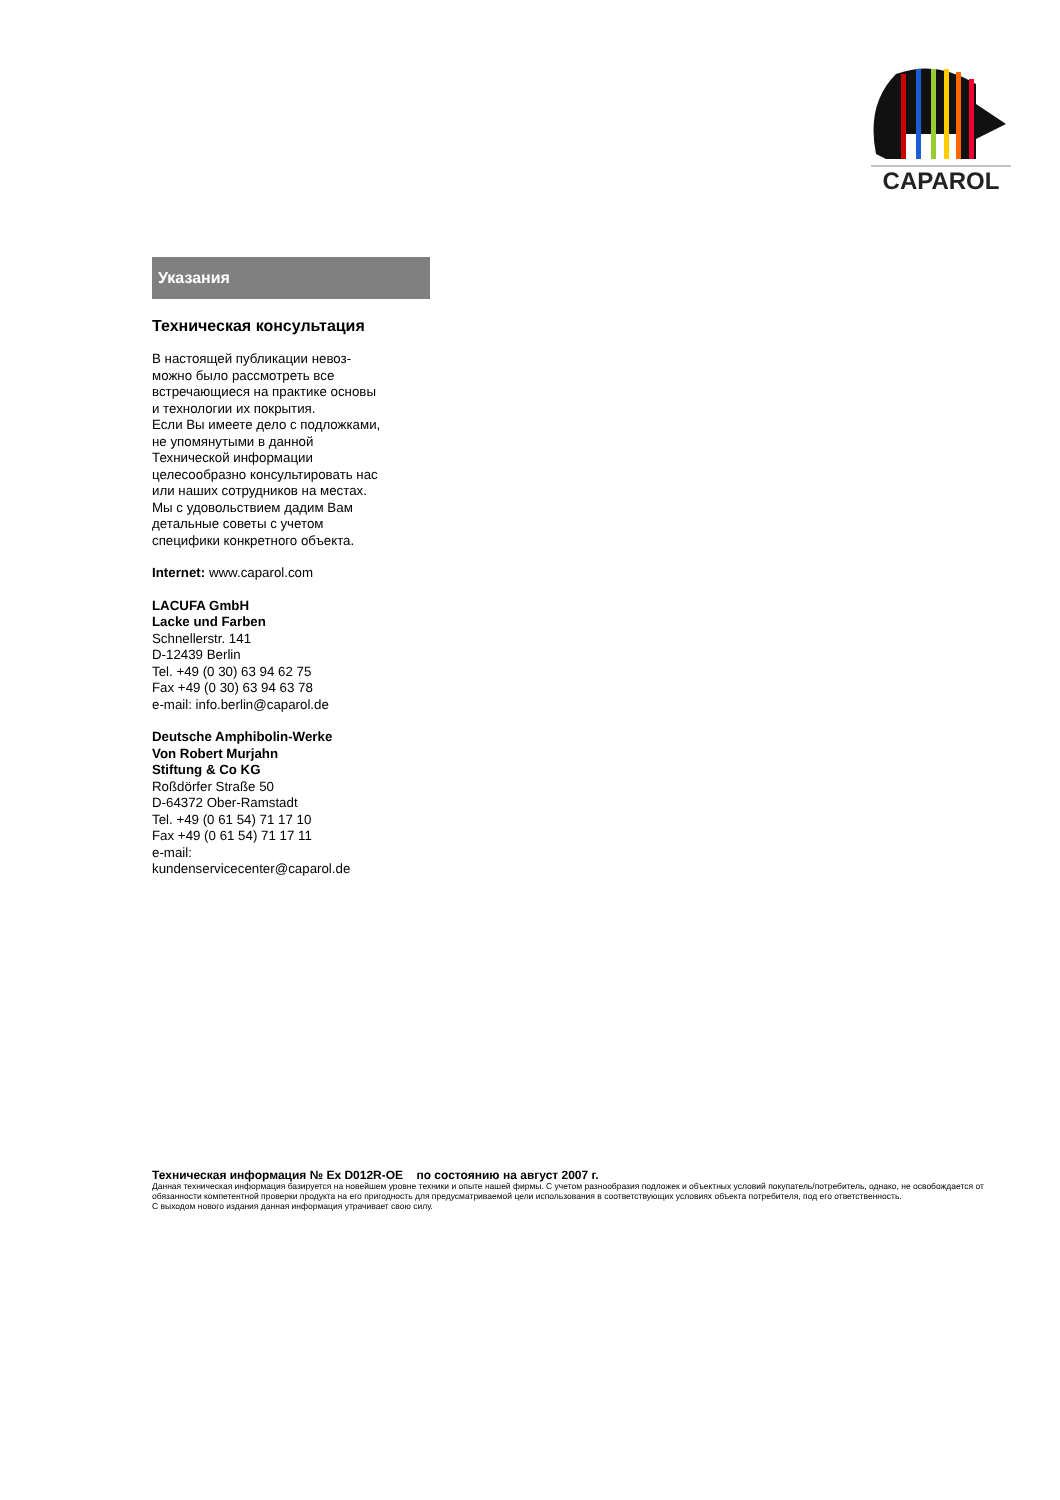CAPAROL
Указания
Техническая консультация
В настоящей публикации невоз-
можно было рассмотреть все
встречающиеся на практике основы
и технологии их покрытия.
Если Вы имеете дело с подложками,
не упомянутыми в данной
Технической информации
целесообразно консультировать нас
или наших сотрудников на местах.
Мы с удовольствием дадим Вам
детальные советы с учетом
специфики конкретного объекта.
Internet: www.caparol.com
LACUFA GmbH
Lacke und Farben
Schnellerstr. 141
D-12439 Berlin
Tel. +49 (0 30) 63 94 62 75
Fax +49 (0 30) 63 94 63 78
e-mail: info.berlin@caparol.de
Deutsche Amphibolin-Werke
Von Robert Murjahn
Stiftung & Co KG
Roßdörfer Straße 50
D-64372 Ober-Ramstadt
Tel. +49 (0 61 54) 71 17 10
Fax +49 (0 61 54) 71 17 11
e-mail:
kundenservicecenter@caparol.de
Техническая информация № Ex D012R-OE по состоянию на август 2007 г.
Данная техническая информация базируется на новейшем уровне техники и опыте нашей фирмы. С учетом разнообразия подложек и объектных условий покупатель/потребитель, однако, не освобождается от обязанности компетентной проверки продукта на его пригодность для предусматриваемой цели использования в соответствующих условиях объекта потребителя, под его ответственность.
С выходом нового издания данная информация утрачивает свою силу.